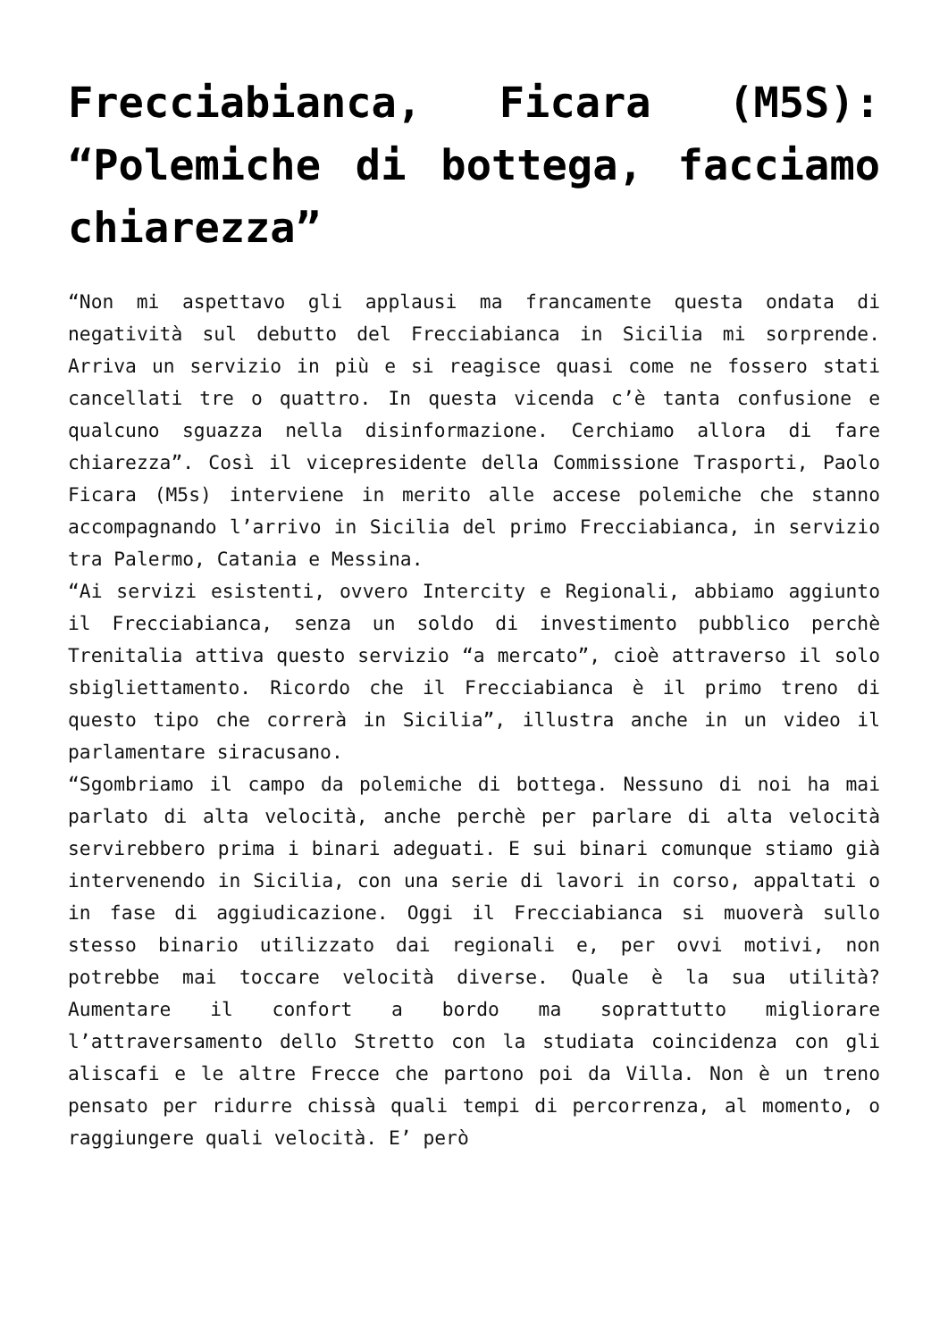Frecciabianca, Ficara (M5S): “Polemiche di bottega, facciamo chiarezza”
“Non mi aspettavo gli applausi ma francamente questa ondata di negatività sul debutto del Frecciabianca in Sicilia mi sorprende. Arriva un servizio in più e si reagisce quasi come ne fossero stati cancellati tre o quattro. In questa vicenda c’è tanta confusione e qualcuno sguazza nella disinformazione. Cerchiamo allora di fare chiarezza”. Così il vicepresidente della Commissione Trasporti, Paolo Ficara (M5s) interviene in merito alle accese polemiche che stanno accompagnando l’arrivo in Sicilia del primo Frecciabianca, in servizio tra Palermo, Catania e Messina.
“Ai servizi esistenti, ovvero Intercity e Regionali, abbiamo aggiunto il Frecciabianca, senza un soldo di investimento pubblico perchè Trenitalia attiva questo servizio “a mercato”, cioè attraverso il solo sbigliettamento. Ricordo che il Frecciabianca è il primo treno di questo tipo che correrà in Sicilia”, illustra anche in un video il parlamentare siracusano.
“Sgombriamo il campo da polemiche di bottega. Nessuno di noi ha mai parlato di alta velocità, anche perchè per parlare di alta velocità servirebbero prima i binari adeguati. E sui binari comunque stiamo già intervenendo in Sicilia, con una serie di lavori in corso, appaltati o in fase di aggiudicazione. Oggi il Frecciabianca si muoverà sullo stesso binario utilizzato dai regionali e, per ovvi motivi, non potrebbe mai toccare velocità diverse. Quale è la sua utilità? Aumentare il confort a bordo ma soprattutto migliorare l’attraversamento dello Stretto con la studiata coincidenza con gli aliscafi e le altre Frecce che partono poi da Villa. Non è un treno pensato per ridurre chissà quali tempi di percorrenza, al momento, o raggiungere quali velocità. E’ però